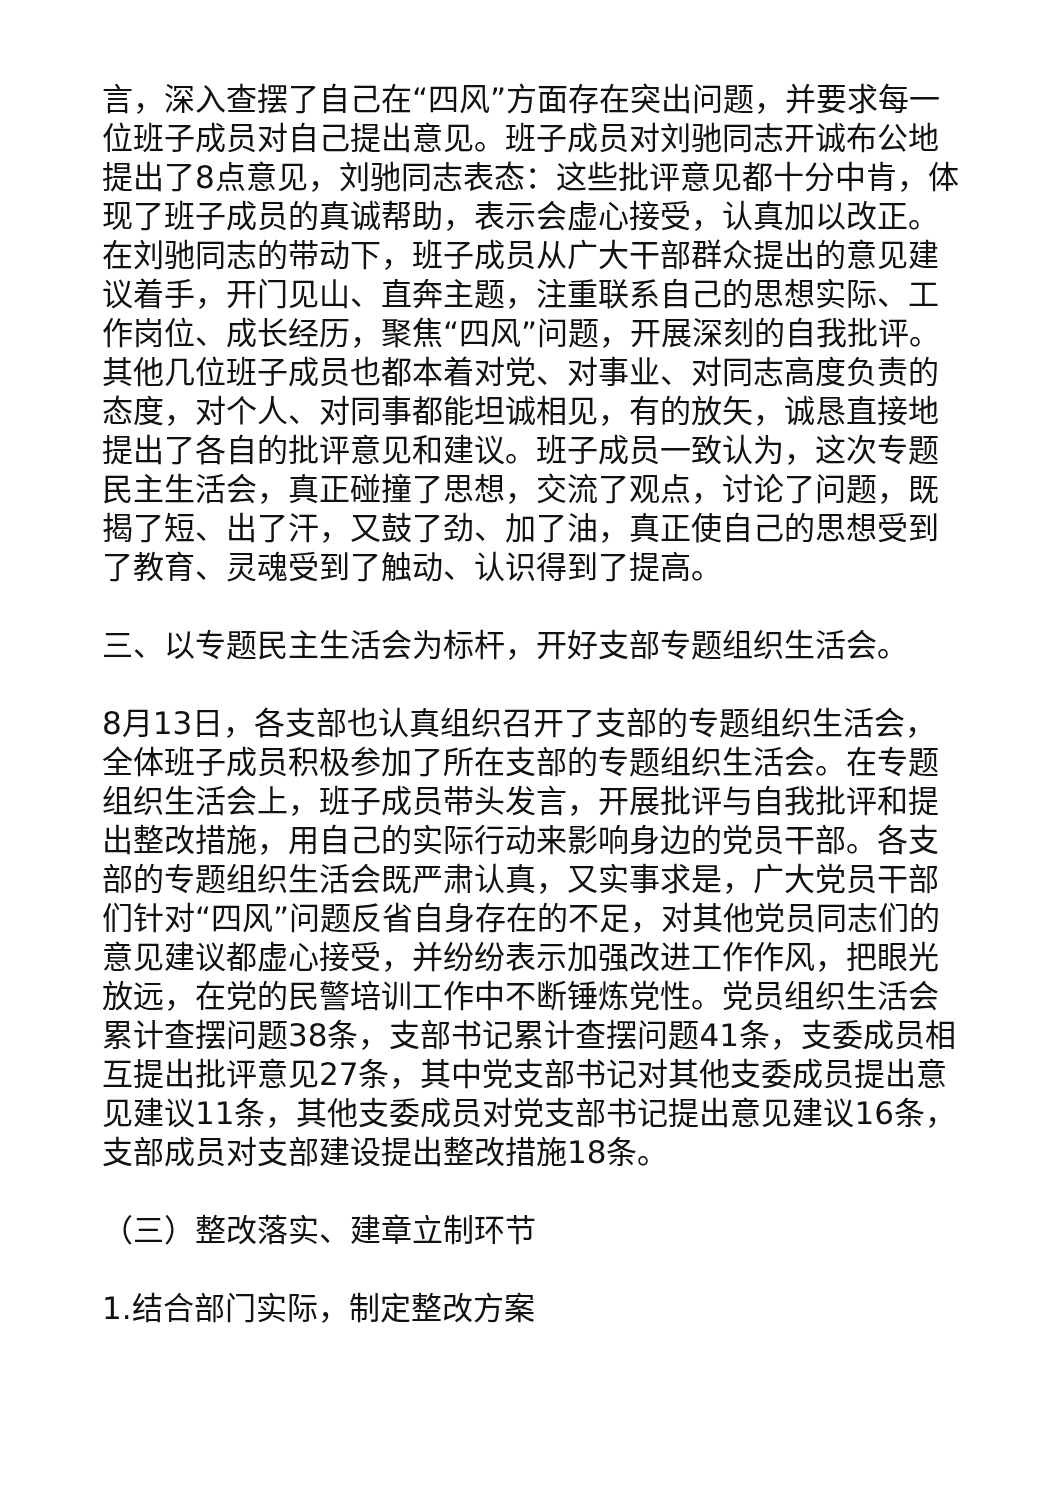言，深入查摆了自己在“四风”方面存在突出问题，并要求每一位班子成员对自己提出意见。班子成员对刘驰同志开诚布公地提出了8点意见，刘驰同志表态：这些批评意见都十分中肯，体现了班子成员的真诚帮助，表示会虚心接受，认真加以改正。在刘驰同志的带动下，班子成员从广大干部群众提出的意见建议着手，开门见山、直奔主题，注重联系自己的思想实际、工作岗位、成长经历，聚焦“四风”问题，开展深刻的自我批评。其他几位班子成员也都本着对党、对事业、对同志高度负责的态度，对个人、对同事都能坦诚相见，有的放矢，诚恳直接地提出了各自的批评意见和建议。班子成员一致认为，这次专题民主生活会，真正碰撞了思想，交流了观点，讨论了问题，既揭了短、出了汗，又鼓了劲、加了油，真正使自己的思想受到了教育、灵魂受到了触动、认识得到了提高。
三、以专题民主生活会为标杆，开好支部专题组织生活会。
8月13日，各支部也认真组织召开了支部的专题组织生活会，全体班子成员积极参加了所在支部的专题组织生活会。在专题组织生活会上，班子成员带头发言，开展批评与自我批评和提出整改措施，用自己的实际行动来影响身边的党员干部。各支部的专题组织生活会既严肃认真，又实事求是，广大党员干部们针对“四风”问题反省自身存在的不足，对其他党员同志们的意见建议都虚心接受，并纷纷表示加强改进工作作风，把眼光放远，在党的民警培训工作中不断锤炼党性。党员组织生活会累计查摆问题38条，支部书记累计查摆问题41条，支委成员相互提出批评意见27条，其中党支部书记对其他支委成员提出意见建议11条，其他支委成员对党支部书记提出意见建议16条，支部成员对支部建设提出整改措施18条。
（三）整改落实、建章立制环节
1.结合部门实际，制定整改方案